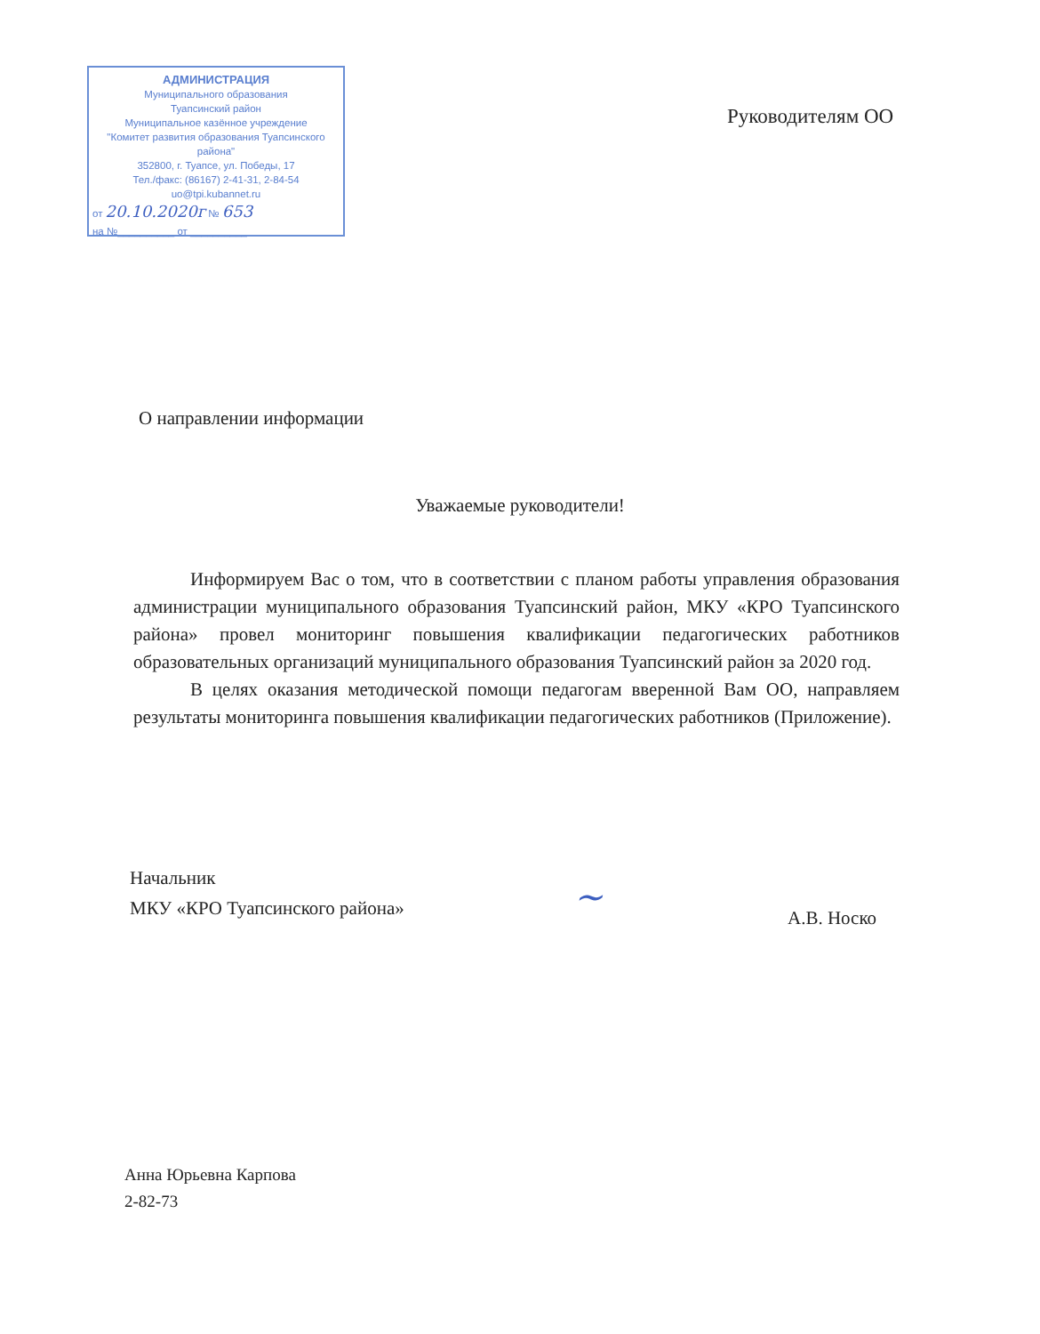АДМИНИСТРАЦИЯ
Муниципального образования
Туапсинский район
Муниципальное казённое учреждение
"Комитет развития образования Туапсинского района"
352800, г. Туапсе, ул. Победы, 17
Тел./факс: (86167) 2-41-31, 2-84-54
uo@tpi.kubannet.ru
от 20.10.2020г № 653
на №__________ от __________
Руководителям ОО
О направлении информации
Уважаемые руководители!
Информируем Вас о том, что в соответствии с планом работы управления образования администрации муниципального образования Туапсинский район, МКУ «КРО Туапсинского района» провел мониторинг повышения квалификации педагогических работников образовательных организаций муниципального образования Туапсинский район за 2020 год.
В целях оказания методической помощи педагогам вверенной Вам ОО, направляем результаты мониторинга повышения квалификации педагогических работников (Приложение).
Начальник
МКУ «КРО Туапсинского района»
~ А.В. Носко
Анна Юрьевна Карпова
2-82-73